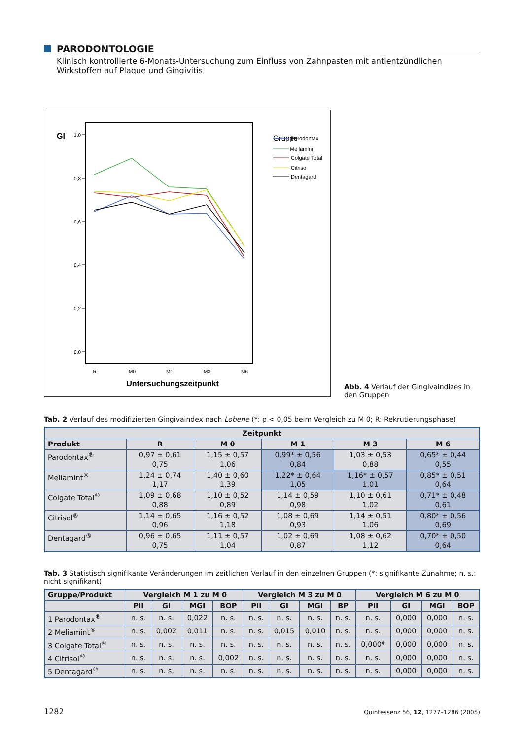PARODONTOLOGIE
Klinisch kontrollierte 6-Monats-Untersuchung zum Einfluss von Zahnpasten mit antientzündlichen Wirkstoffen auf Plaque und Gingivitis
GI
1,0
0,8
0,6
0,4
0,2
0,0
R
M0
M1
M3
M6
Untersuchungszeitpunkt
Gruppe
Parodontax
Meliamint
Colgate Total
Citrisol
Dentagard
Abb. 4 Verlauf der Gingivaindizes in den Gruppen
Tab. 2 Verlauf des modifizierten Gingivaindex nach Lobene (*: p < 0,05 beim Vergleich zu M 0; R: Rekrutierungsphase)
| Zeitpunkt | | | | | |
| --- | --- | --- | --- | --- | --- |
| Produkt | R | M 0 | M 1 | M 3 | M 6 |
| Parodontax<sup>®</sup> | 0,97 ± 0,61 0,75 | 1,15 ± 0,57 1,06 | 0,99* ± 0,56 0,84 | 1,03 ± 0,53 0,88 | 0,65* ± 0,44 0,55 |
| Meliamint<sup>®</sup> | 1,24 ± 0,74 1,17 | 1,40 ± 0,60 1,39 | 1,22* ± 0,64 1,05 | 1,16* ± 0,57 1,01 | 0,85* ± 0,51 0,64 |
| Colgate Total<sup>®</sup> | 1,09 ± 0,68 0,88 | 1,10 ± 0,52 0,89 | 1,14 ± 0,59 0,98 | 1,10 ± 0,61 1,02 | 0,71* ± 0,48 0,61 |
| Citrisol<sup>®</sup> | 1,14 ± 0,65 0,96 | 1,16 ± 0,52 1,18 | 1,08 ± 0,69 0,93 | 1,14 ± 0,51 1,06 | 0,80* ± 0,56 0,69 |
| Dentagard<sup>®</sup> | 0,96 ± 0,65 0,75 | 1,11 ± 0,57 1,04 | 1,02 ± 0,69 0,87 | 1,08 ± 0,62 1,12 | 0,70* ± 0,50 0,64 |
Tab. 3 Statistisch signifikante Veränderungen im zeitlichen Verlauf in den einzelnen Gruppen (*: signifikante Zunahme; n. s.: nicht signifikant)
| Gruppe/Produkt | Vergleich M 1 zu M 0 | | | | Vergleich M 3 zu M 0 | | | | Vergleich M 6 zu M 0 | | | |
| --- | --- | --- | --- | --- | --- | --- | --- | --- | --- | --- | --- | --- |
| | PII | GI | MGI | BOP | PII | GI | MGI | BP | PII | GI | MGI | BOP |
| 1 Parodontax<sup>®</sup> | n. s. | n. s. | 0,022 | n. s. | n. s. | n. s. | n. s. | n. s. | n. s. | 0,000 | 0,000 | n. s. |
| 2 Meliamint<sup>®</sup> | n. s. | 0,002 | 0,011 | n. s. | n. s. | 0,015 | 0,010 | n. s. | n. s. | 0,000 | 0,000 | n. s. |
| 3 Colgate Total<sup>®</sup> | n. s. | n. s. | n. s. | n. s. | n. s. | n. s. | n. s. | n. s. | 0,000* | 0,000 | 0,000 | n. s. |
| 4 Citrisol<sup>®</sup> | n. s. | n. s. | n. s. | 0,002 | n. s. | n. s. | n. s. | n. s. | n. s. | 0,000 | 0,000 | n. s. |
| 5 Dentagard<sup>®</sup> | n. s. | n. s. | n. s. | n. s. | n. s. | n. s. | n. s. | n. s. | n. s. | 0,000 | 0,000 | n. s. |
1282 Quintessenz 56, 12, 1277–1286 (2005)